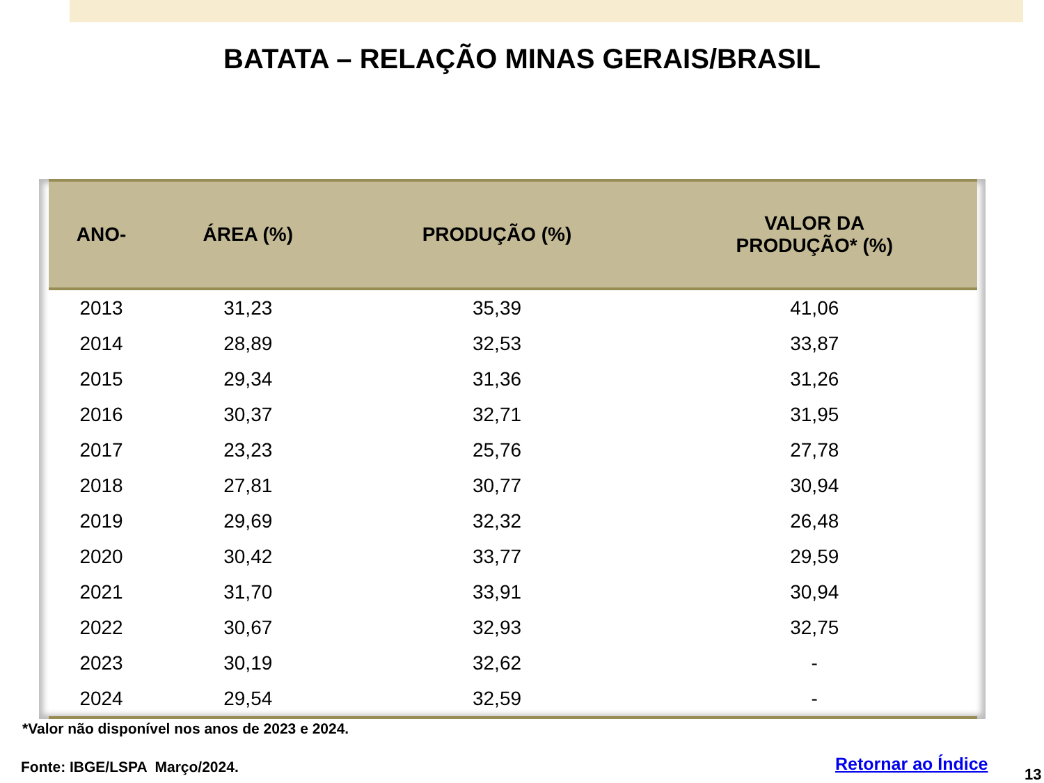BATATA – RELAÇÃO MINAS GERAIS/BRASIL
| ANO- | ÁREA (%) | PRODUÇÃO (%) | VALOR DA PRODUÇÃO* (%) |
| --- | --- | --- | --- |
| 2013 | 31,23 | 35,39 | 41,06 |
| 2014 | 28,89 | 32,53 | 33,87 |
| 2015 | 29,34 | 31,36 | 31,26 |
| 2016 | 30,37 | 32,71 | 31,95 |
| 2017 | 23,23 | 25,76 | 27,78 |
| 2018 | 27,81 | 30,77 | 30,94 |
| 2019 | 29,69 | 32,32 | 26,48 |
| 2020 | 30,42 | 33,77 | 29,59 |
| 2021 | 31,70 | 33,91 | 30,94 |
| 2022 | 30,67 | 32,93 | 32,75 |
| 2023 | 30,19 | 32,62 | - |
| 2024 | 29,54 | 32,59 | - |
*Valor não disponível nos anos de 2023 e 2024.
Fonte: IBGE/LSPA Março/2024. Retornar ao Índice
13